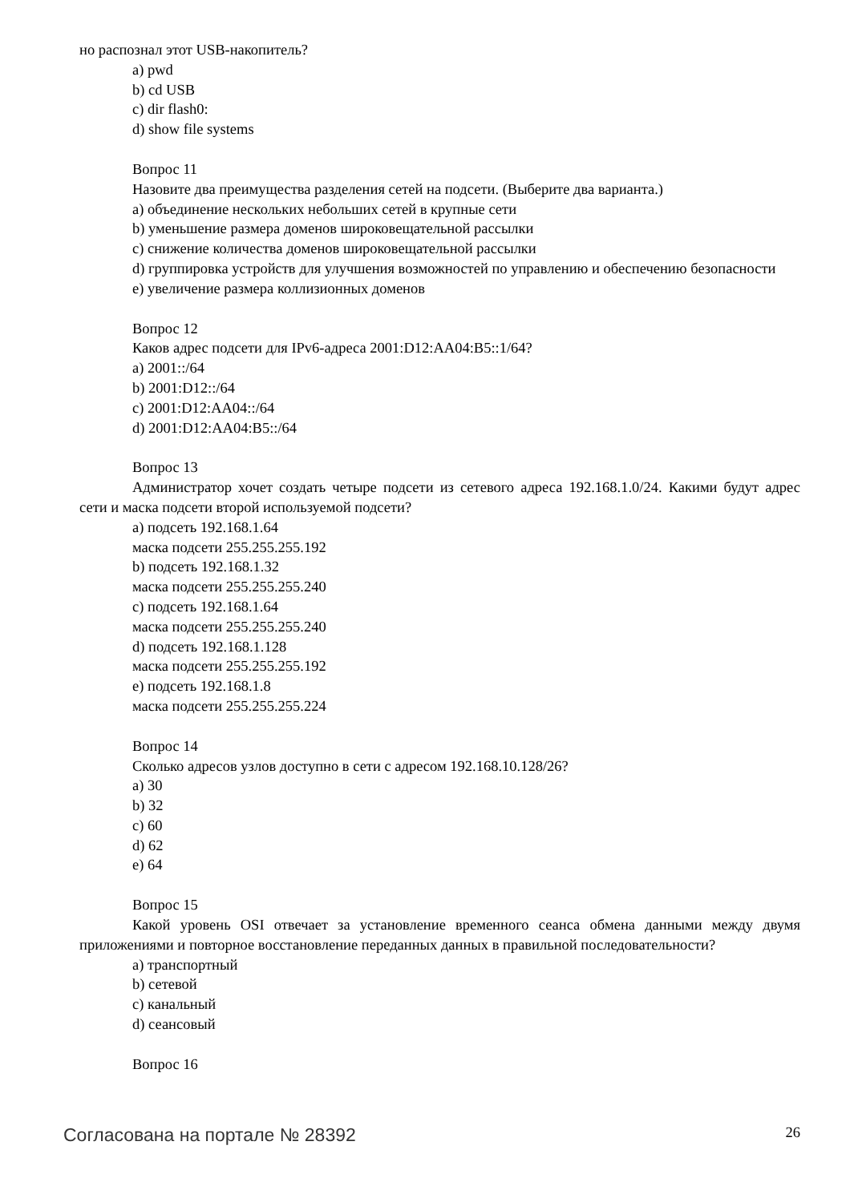но распознал этот USB-накопитель?
a) pwd
b) cd USB
c) dir flash0:
d) show file systems
Вопрос 11
Назовите два преимущества разделения сетей на подсети. (Выберите два варианта.)
a) объединение нескольких небольших сетей в крупные сети
b) уменьшение размера доменов широковещательной рассылки
c) снижение количества доменов широковещательной рассылки
d) группировка устройств для улучшения возможностей по управлению и обеспечению безопасности
e) увеличение размера коллизионных доменов
Вопрос 12
Каков адрес подсети для IPv6-адреса 2001:D12:AA04:B5::1/64?
a) 2001::/64
b) 2001:D12::/64
c) 2001:D12:AA04::/64
d) 2001:D12:AA04:B5::/64
Вопрос 13
Администратор хочет создать четыре подсети из сетевого адреса 192.168.1.0/24. Какими будут адрес сети и маска подсети второй используемой подсети?
a) подсеть 192.168.1.64
маска подсети 255.255.255.192
b) подсеть 192.168.1.32
маска подсети 255.255.255.240
c) подсеть 192.168.1.64
маска подсети 255.255.255.240
d) подсеть 192.168.1.128
маска подсети 255.255.255.192
e) подсеть 192.168.1.8
маска подсети 255.255.255.224
Вопрос 14
Сколько адресов узлов доступно в сети с адресом 192.168.10.128/26?
a) 30
b) 32
c) 60
d) 62
e) 64
Вопрос 15
Какой уровень OSI отвечает за установление временного сеанса обмена данными между двумя приложениями и повторное восстановление переданных данных в правильной последовательности?
a) транспортный
b) сетевой
c) канальный
d) сеансовый
Вопрос 16
Согласована на портале № 28392 26